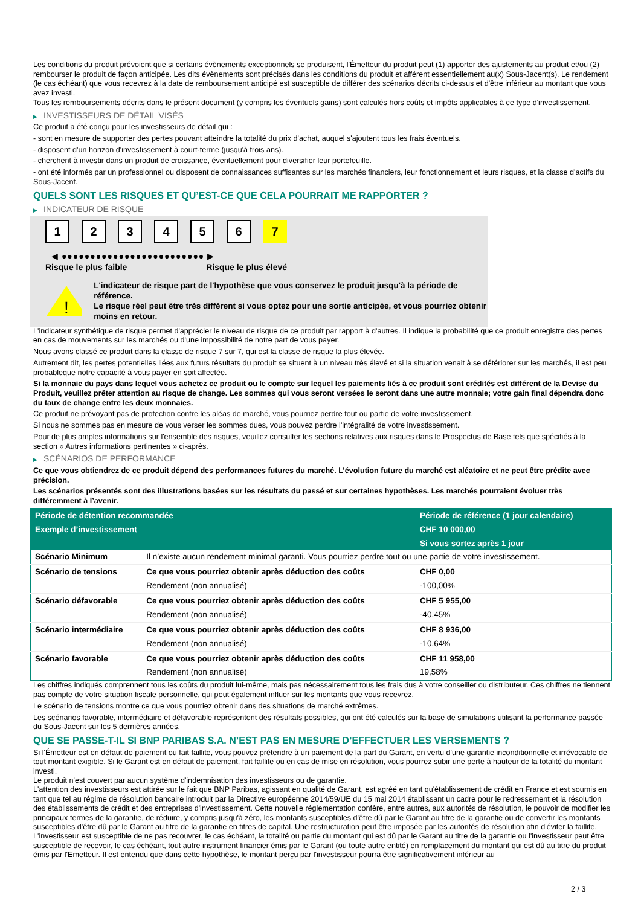Les conditions du produit prévoient que si certains évènements exceptionnels se produisent, l'Émetteur du produit peut (1) apporter des ajustements au produit et/ou (2) rembourser le produit de façon anticipée. Les dits évènements sont précisés dans les conditions du produit et afférent essentiellement au(x) Sous-Jacent(s). Le rendement (le cas échéant) que vous recevrez à la date de remboursement anticipé est susceptible de différer des scénarios décrits ci-dessus et d'être inférieur au montant que vous avez investi.
Tous les remboursements décrits dans le présent document (y compris les éventuels gains) sont calculés hors coûts et impôts applicables à ce type d'investissement.
▶ INVESTISSEURS DE DÉTAIL VISÉS
Ce produit a été conçu pour les investisseurs de détail qui :
- sont en mesure de supporter des pertes pouvant atteindre la totalité du prix d'achat, auquel s'ajoutent tous les frais éventuels.
- disposent d'un horizon d'investissement à court-terme (jusqu'à trois ans).
- cherchent à investir dans un produit de croissance, éventuellement pour diversifier leur portefeuille.
- ont été informés par un professionnel ou disposent de connaissances suffisantes sur les marchés financiers, leur fonctionnement et leurs risques, et la classe d'actifs du Sous-Jacent.
QUELS SONT LES RISQUES ET QU’EST-CE QUE CELA POURRAIT ME RAPPORTER ?
▶ INDICATEUR DE RISQUE
1 2 3 4 5 6 7
◀ ●●●●●●●●●●●●●●●●●●●●●●●●● ▶
Risque le plus faible Risque le plus élevé
!
L'indicateur de risque part de l'hypothèse que vous conservez le produit jusqu'à la période de référence.
Le risque réel peut être très différent si vous optez pour une sortie anticipée, et vous pourriez obtenir moins en retour.
L'indicateur synthétique de risque permet d'apprécier le niveau de risque de ce produit par rapport à d'autres. Il indique la probabilité que ce produit enregistre des pertes en cas de mouvements sur les marchés ou d'une impossibilité de notre part de vous payer.
Nous avons classé ce produit dans la classe de risque 7 sur 7, qui est la classe de risque la plus élevée.
Autrement dit, les pertes potentielles liées aux futurs résultats du produit se situent à un niveau très élevé et si la situation venait à se détériorer sur les marchés, il est peu probableque notre capacité à vous payer en soit affectée.
Si la monnaie du pays dans lequel vous achetez ce produit ou le compte sur lequel les paiements liés à ce produit sont crédités est différent de la Devise du Produit, veuillez prêter attention au risque de change. Les sommes qui vous seront versées le seront dans une autre monnaie; votre gain final dépendra donc du taux de change entre les deux monnaies.
Ce produit ne prévoyant pas de protection contre les aléas de marché, vous pourriez perdre tout ou partie de votre investissement.
Si nous ne sommes pas en mesure de vous verser les sommes dues, vous pouvez perdre l'intégralité de votre investissement.
Pour de plus amples informations sur l'ensemble des risques, veuillez consulter les sections relatives aux risques dans le Prospectus de Base tels que spécifiés à la section « Autres informations pertinentes » ci-après.
▶ SCÉNARIOS DE PERFORMANCE
Ce que vous obtiendrez de ce produit dépend des performances futures du marché. L’évolution future du marché est aléatoire et ne peut être prédite avec précision.
Les scénarios présentés sont des illustrations basées sur les résultats du passé et sur certaines hypothèses. Les marchés pourraient évoluer très différemment à l’avenir.
| Période de détention recommandée | | Période de référence (1 jour calendaire) |
| --- | --- | --- |
| Exemple d’investissement | | CHF 10 000,00 |
| | | Si vous sortez après 1 jour |
| Scénario Minimum | Il n’existe aucun rendement minimal garanti. Vous pourriez perdre tout ou une partie de votre investissement. | |
| Scénario de tensions | Ce que vous pourriez obtenir après déduction des coûts | CHF 0,00 |
| | Rendement (non annualisé) | -100,00% |
| Scénario défavorable | Ce que vous pourriez obtenir après déduction des coûts | CHF 5 955,00 |
| | Rendement (non annualisé) | -40,45% |
| Scénario intermédiaire | Ce que vous pourriez obtenir après déduction des coûts | CHF 8 936,00 |
| | Rendement (non annualisé) | -10,64% |
| Scénario favorable | Ce que vous pourriez obtenir après déduction des coûts | CHF 11 958,00 |
| | Rendement (non annualisé) | 19,58% |
Les chiffres indiqués comprennent tous les coûts du produit lui-même, mais pas nécessairement tous les frais dus à votre conseiller ou distributeur. Ces chiffres ne tiennent pas compte de votre situation fiscale personnelle, qui peut également influer sur les montants que vous recevrez.
Le scénario de tensions montre ce que vous pourriez obtenir dans des situations de marché extrêmes.
Les scénarios favorable, intermédiaire et défavorable représentent des résultats possibles, qui ont été calculés sur la base de simulations utilisant la performance passée du Sous-Jacent sur les 5 dernières années.
QUE SE PASSE-T-IL SI BNP PARIBAS S.A. N’EST PAS EN MESURE D’EFFECTUER LES VERSEMENTS ?
Si l'Émetteur est en défaut de paiement ou fait faillite, vous pouvez prétendre à un paiement de la part du Garant, en vertu d'une garantie inconditionnelle et irrévocable de tout montant exigible. Si le Garant est en défaut de paiement, fait faillite ou en cas de mise en résolution, vous pourrez subir une perte à hauteur de la totalité du montant investi.
Le produit n'est couvert par aucun système d'indemnisation des investisseurs ou de garantie.
L'attention des investisseurs est attirée sur le fait que BNP Paribas, agissant en qualité de Garant, est agréé en tant qu'établissement de crédit en France et est soumis en tant que tel au régime de résolution bancaire introduit par la Directive européenne 2014/59/UE du 15 mai 2014 établissant un cadre pour le redressement et la résolution des établissements de crédit et des entreprises d'investissement. Cette nouvelle réglementation confère, entre autres, aux autorités de résolution, le pouvoir de modifier les principaux termes de la garantie, de réduire, y compris jusqu'à zéro, les montants susceptibles d'être dû par le Garant au titre de la garantie ou de convertir les montants susceptibles d'être dû par le Garant au titre de la garantie en titres de capital. Une restructuration peut être imposée par les autorités de résolution afin d'éviter la faillite. L'investisseur est susceptible de ne pas recouvrer, le cas échéant, la totalité ou partie du montant qui est dû par le Garant au titre de la garantie ou l'investisseur peut être susceptible de recevoir, le cas échéant, tout autre instrument financier émis par le Garant (ou toute autre entité) en remplacement du montant qui est dû au titre du produit émis par l'Emetteur. Il est entendu que dans cette hypothèse, le montant perçu par l'investisseur pourra être significativement inférieur au
2 / 3